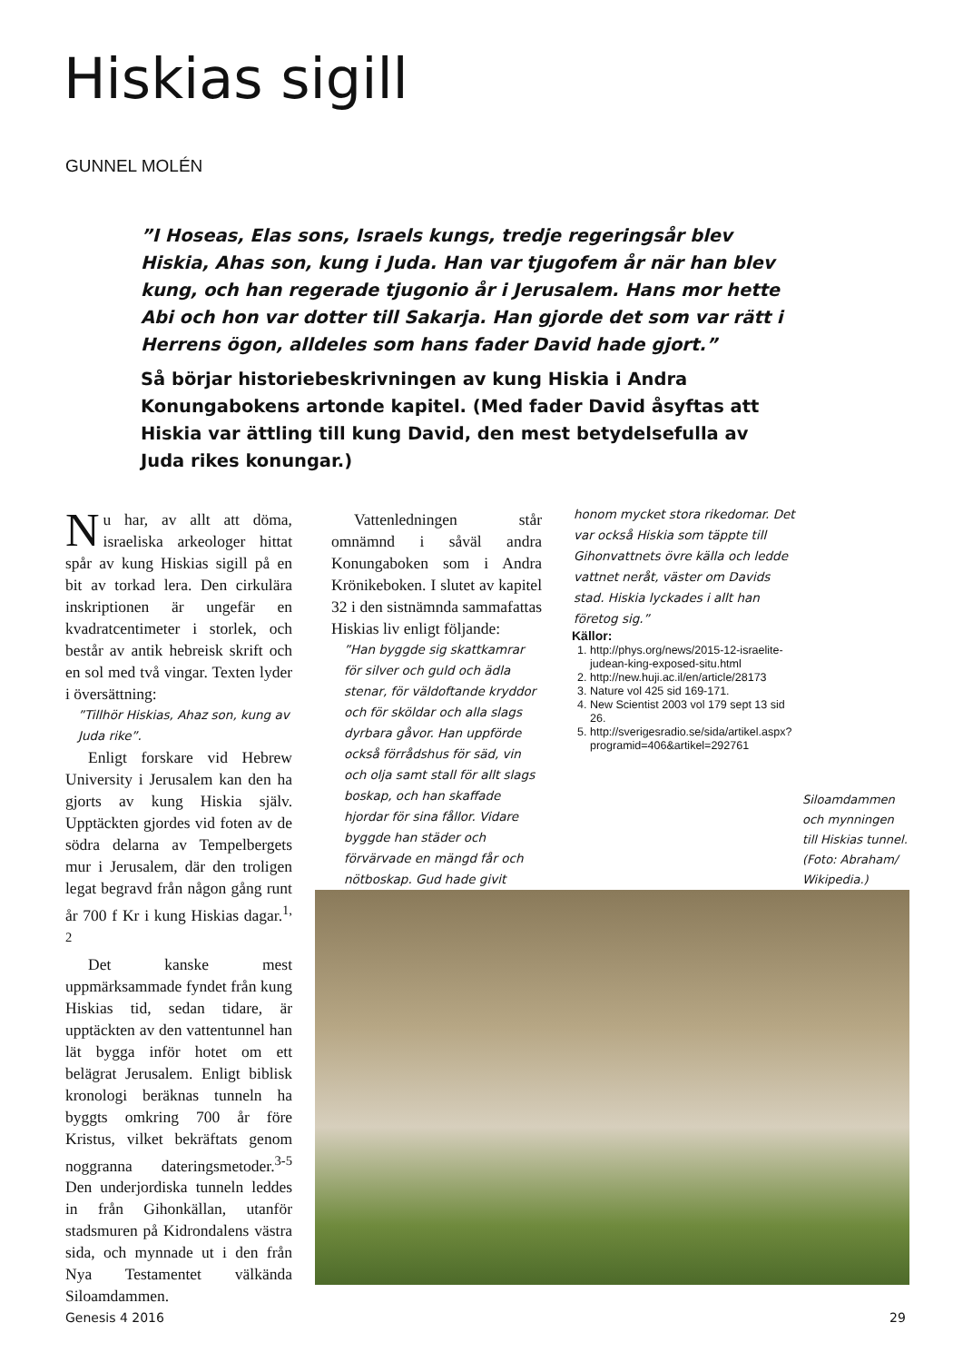Hiskias sigill
GUNNEL MOLÉN
”I Hoseas, Elas sons, Israels kungs, tredje regeringsår blev Hiskia, Ahas son, kung i Juda. Han var tjugofem år när han blev kung, och han regerade tjugonio år i Jerusalem. Hans mor hette Abi och hon var dotter till Sakarja. Han gjorde det som var rätt i Herrens ögon, alldeles som hans fader David hade gjort.”
Så börjar historiebeskrivningen av kung Hiskia i Andra Konungabokens artonde kapitel. (Med fader David åsyftas att Hiskia var ättling till kung David, den mest betydelsefulla av Juda rikes konungar.)
Nu har, av allt att döma, israeliska arkeologer hittat spår av kung Hiskias sigill på en bit av torkad lera. Den cirkulära inskriptionen är ungefär en kvadratcentimeter i storlek, och består av antik hebreisk skrift och en sol med två vingar. Texten lyder i översättning:
”Tillhör Hiskias, Ahaz son, kung av Juda rike”.
Enligt forskare vid Hebrew University i Jerusalem kan den ha gjorts av kung Hiskia själv. Upptäckten gjordes vid foten av de södra delarna av Tempelbergets mur i Jerusalem, där den troligen legat begravd från någon gång runt år 700 f Kr i kung Hiskias dagar.<sup>1, 2</sup>
Det kanske mest uppmärksammade fyndet från kung Hiskias tid, sedan tidare, är upptäckten av den vattentunnel han lät bygga inför hotet om ett belägrat Jerusalem. Enligt biblisk kronologi beräknas tunneln ha byggts omkring 700 år före Kristus, vilket bekräftats genom noggranna dateringsmetoder.<sup>3-5</sup> Den underjordiska tunneln leddes in från Gihonkällan, utanför stadsmuren på Kidrondalens västra sida, och mynnade ut i den från Nya Testamentet välkända Siloamdammen.
Vattenledningen står omnämnd i såväl andra Konungaboken som i Andra Krönikeboken. I slutet av kapitel 32 i den sistnämnda sammafattas Hiskias liv enligt följande:
”Han byggde sig skattkamrar för silver och guld och ädla stenar, för väldoftande kryddor och för sköldar och alla slags dyrbara gåvor. Han uppförde också förrådshus för säd, vin och olja samt stall för allt slags boskap, och han skaffade hjordar för sina fållor. Vidare byggde han städer och förvärvade en mängd får och nötboskap. Gud hade givit
honom mycket stora rikedomar. Det var också Hiskia som täppte till Gihonvattnets övre källa och ledde vattnet neråt, väster om Davids stad. Hiskia lyckades i allt han företog sig.”
Källor:
1. http://phys.org/news/2015-12-israelite-judean-king-exposed-situ.html
2. http://new.huji.ac.il/en/article/28173
3. Nature vol 425 sid 169-171.
4. New Scientist 2003 vol 179 sept 13 sid 26.
5. http://sverigesradio.se/sida/artikel.aspx?programid=406&artikel=292761
Siloamdammen och mynningen till Hiskias tunnel. (Foto: Abraham/ Wikipedia.)
Genesis 4 2016 29